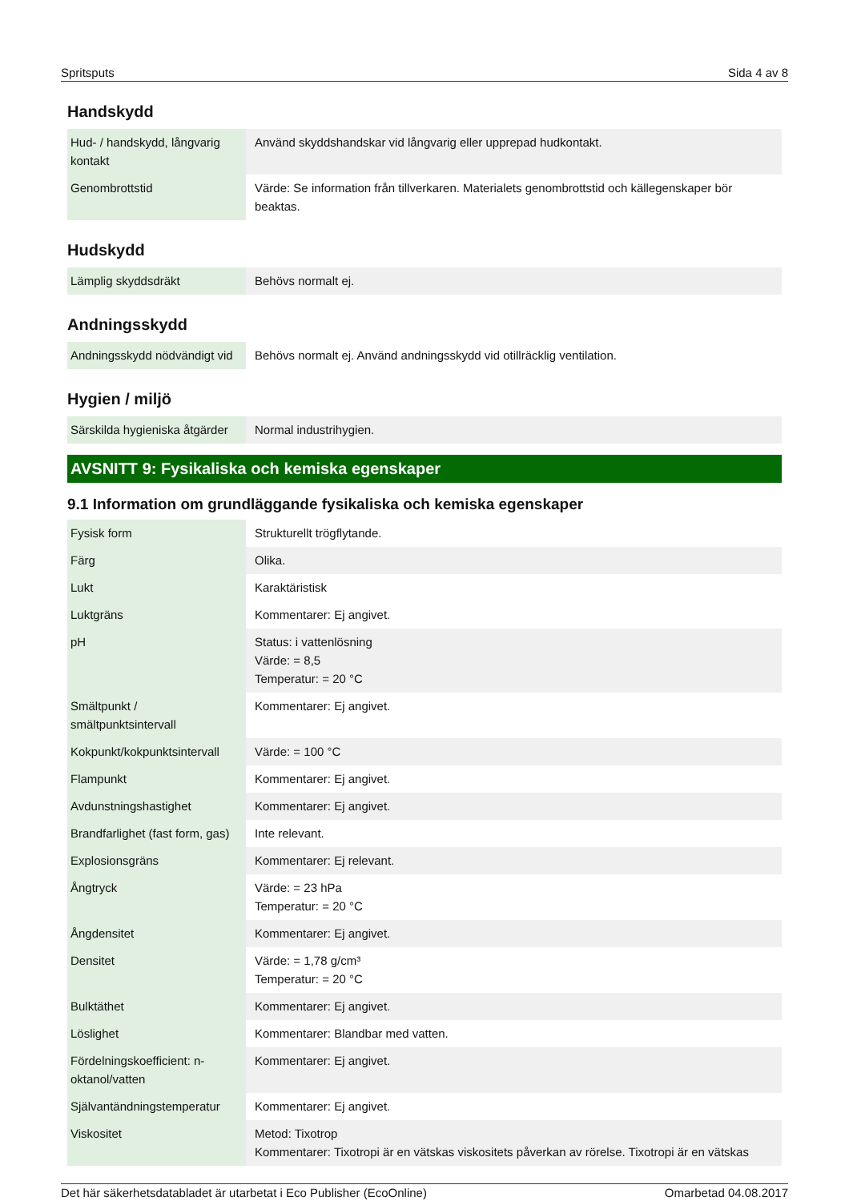Spritsputs Sida 4 av 8
Handskydd
| Hud- / handskydd, långvarig kontakt | Använd skyddshandskar vid långvarig eller upprepad hudkontakt. |
| Genombrottstid | Värde: Se information från tillverkaren. Materialets genombrottstid och källegenskaper bör beaktas. |
Hudskydd
| Lämplig skyddsdräkt | Behövs normalt ej. |
Andningsskydd
| Andningsskydd nödvändigt vid | Behövs normalt ej. Använd andningsskydd vid otillräcklig ventilation. |
Hygien / miljö
| Särskilda hygieniska åtgärder | Normal industrihygien. |
AVSNITT 9: Fysikaliska och kemiska egenskaper
9.1 Information om grundläggande fysikaliska och kemiska egenskaper
| Fysisk form | Strukturellt trögflytande. |
| Färg | Olika. |
| Lukt | Karaktäristisk |
| Luktgräns | Kommentarer: Ej angivet. |
| pH | Status: i vattenlösning Värde: = 8,5 Temperatur: = 20 °C |
| Smältpunkt / smältpunktsintervall | Kommentarer: Ej angivet. |
| Kokpunkt/kokpunktsintervall | Värde: = 100 °C |
| Flampunkt | Kommentarer: Ej angivet. |
| Avdunstningshastighet | Kommentarer: Ej angivet. |
| Brandfarlighet (fast form, gas) | Inte relevant. |
| Explosionsgräns | Kommentarer: Ej relevant. |
| Ångtryck | Värde: = 23 hPa Temperatur: = 20 °C |
| Ångdensitet | Kommentarer: Ej angivet. |
| Densitet | Värde: = 1,78 g/cm³ Temperatur: = 20 °C |
| Bulktäthet | Kommentarer: Ej angivet. |
| Löslighet | Kommentarer: Blandbar med vatten. |
| Fördelningskoefficient: n-oktanol/vatten | Kommentarer: Ej angivet. |
| Självantändningstemperatur | Kommentarer: Ej angivet. |
| Viskositet | Metod: Tixotrop Kommentarer: Tixotropi är en vätskas viskositets påverkan av rörelse. Tixotropi är en vätskas |
Det här säkerhetsdatabladet är utarbetat i Eco Publisher (EcoOnline) Omarbetad 04.08.2017